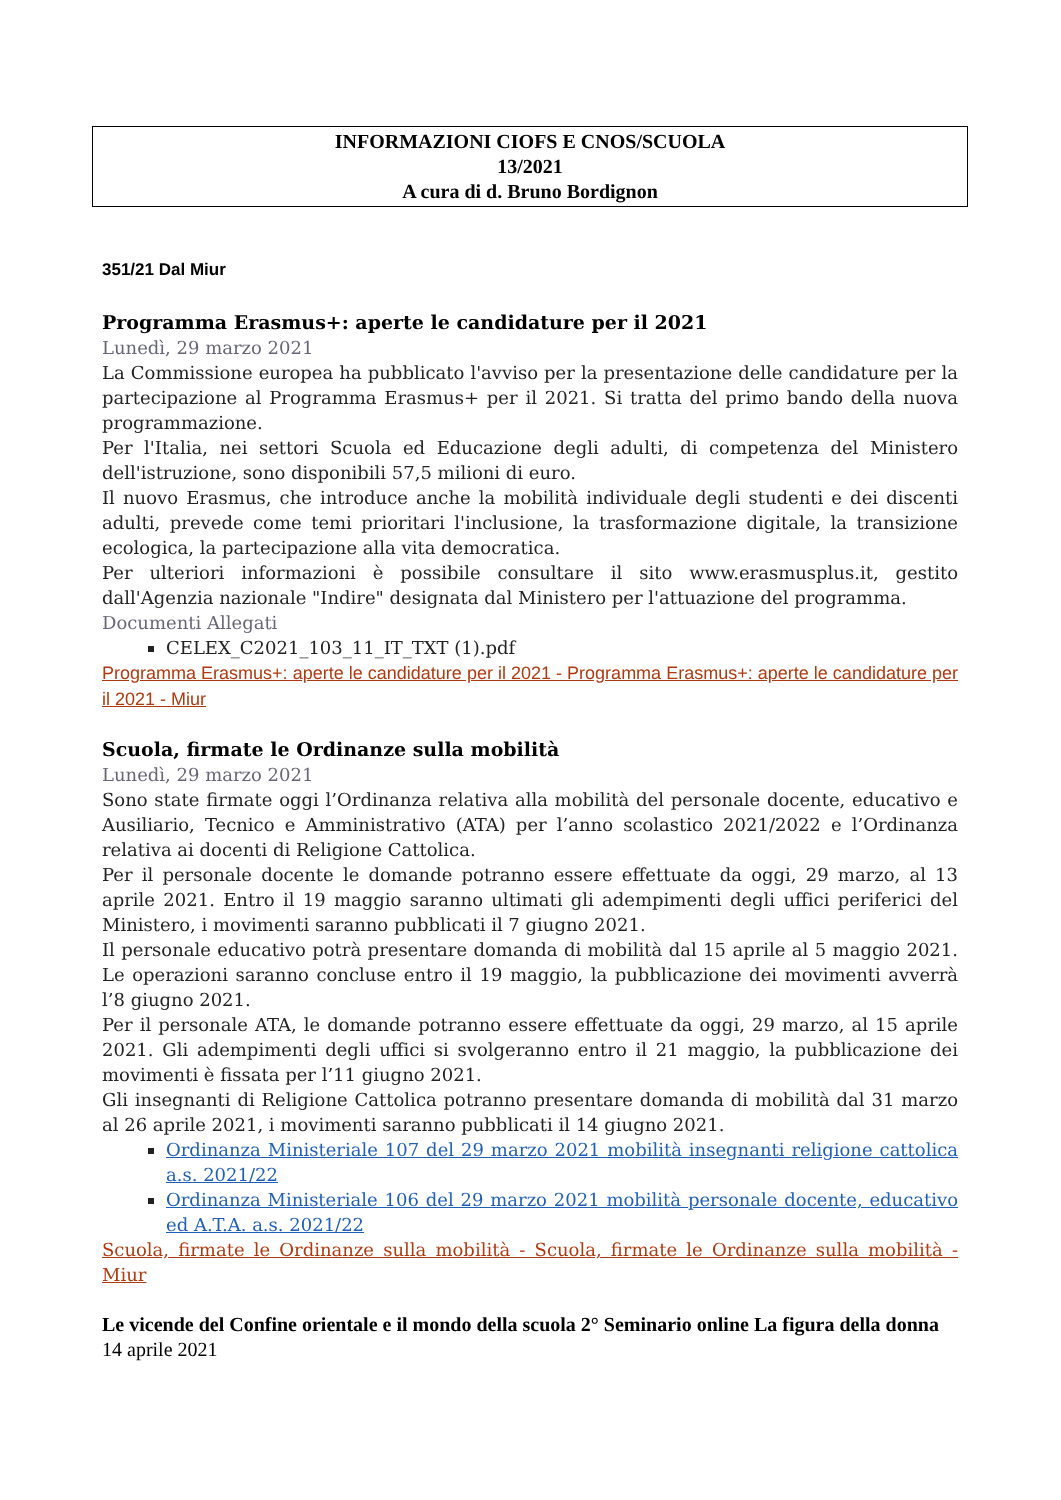INFORMAZIONI CIOFS E CNOS/SCUOLA
13/2021
A cura di d. Bruno Bordignon
351/21 Dal Miur
Programma Erasmus+: aperte le candidature per il 2021
Lunedì, 29 marzo 2021
La Commissione europea ha pubblicato l'avviso per la presentazione delle candidature per la partecipazione al Programma Erasmus+ per il 2021. Si tratta del primo bando della nuova programmazione.
Per l'Italia, nei settori Scuola ed Educazione degli adulti, di competenza del Ministero dell'istruzione, sono disponibili 57,5 milioni di euro.
Il nuovo Erasmus, che introduce anche la mobilità individuale degli studenti e dei discenti adulti, prevede come temi prioritari l'inclusione, la trasformazione digitale, la transizione ecologica, la partecipazione alla vita democratica.
Per ulteriori informazioni è possibile consultare il sito www.erasmusplus.it, gestito dall'Agenzia nazionale "Indire" designata dal Ministero per l'attuazione del programma.
Documenti Allegati
CELEX_C2021_103_11_IT_TXT (1).pdf
Programma Erasmus+: aperte le candidature per il 2021 - Programma Erasmus+: aperte le candidature per il 2021 - Miur
Scuola, firmate le Ordinanze sulla mobilità
Lunedì, 29 marzo 2021
Sono state firmate oggi l’Ordinanza relativa alla mobilità del personale docente, educativo e Ausiliario, Tecnico e Amministrativo (ATA) per l’anno scolastico 2021/2022 e l’Ordinanza relativa ai docenti di Religione Cattolica.
Per il personale docente le domande potranno essere effettuate da oggi, 29 marzo, al 13 aprile 2021. Entro il 19 maggio saranno ultimati gli adempimenti degli uffici periferici del Ministero, i movimenti saranno pubblicati il 7 giugno 2021.
Il personale educativo potrà presentare domanda di mobilità dal 15 aprile al 5 maggio 2021. Le operazioni saranno concluse entro il 19 maggio, la pubblicazione dei movimenti avverrà l’8 giugno 2021.
Per il personale ATA, le domande potranno essere effettuate da oggi, 29 marzo, al 15 aprile 2021. Gli adempimenti degli uffici si svolgeranno entro il 21 maggio, la pubblicazione dei movimenti è fissata per l’11 giugno 2021.
Gli insegnanti di Religione Cattolica potranno presentare domanda di mobilità dal 31 marzo al 26 aprile 2021, i movimenti saranno pubblicati il 14 giugno 2021.
Ordinanza Ministeriale 107 del 29 marzo 2021 mobilità insegnanti religione cattolica a.s. 2021/22
Ordinanza Ministeriale 106 del 29 marzo 2021 mobilità personale docente, educativo ed A.T.A. a.s. 2021/22
Scuola, firmate le Ordinanze sulla mobilità - Scuola, firmate le Ordinanze sulla mobilità - Miur
Le vicende del Confine orientale e il mondo della scuola 2° Seminario online La figura della donna
14 aprile 2021